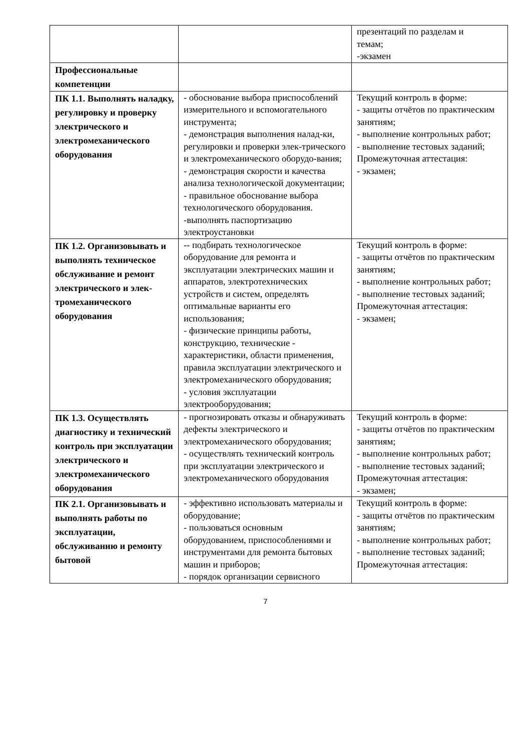| | | презентаций по разделам и темам; -экзамен |
| Профессиональные компетенции | | |
| ПК 1.1. Выполнять наладку, регулировку и проверку электрического и электромеханического оборудования | - обоснование выбора приспособлений измерительного и вспомогательного инструмента; - демонстрация выполнения налад-ки, регулировки и проверки элек-трического и электромеханического оборудо-вания; - демонстрация скорости и качества анализа технологической документации; - правильное обоснование выбора технологического оборудования. -выполнять паспортизацию электроустановки | Текущий контроль в форме: - защиты отчётов по практическим занятиям; - выполнение контрольных работ; - выполнение тестовых заданий; Промежуточная аттестация: - экзамен; |
| ПК 1.2. Организовывать и выполнять техническое обслуживание и ремонт электрического и элек-тромеханического оборудования | -- подбирать технологическое оборудование для ремонта и эксплуатации электрических машин и аппаратов, электротехнических устройств и систем, определять оптимальные варианты его использования; - физические принципы работы, конструкцию, технические - характеристики, области применения, правила эксплуатации электрического и электромеханического оборудования; - условия эксплуатации электрооборудования; | Текущий контроль в форме: - защиты отчётов по практическим занятиям; - выполнение контрольных работ; - выполнение тестовых заданий; Промежуточная аттестация: - экзамен; |
| ПК 1.3. Осуществлять диагностику и технический контроль при эксплуатации электрического и электромеханического оборудования | - прогнозировать отказы и обнаруживать дефекты электрического и электромеханического оборудования; - осуществлять технический контроль при эксплуатации электрического и электромеханического оборудования | Текущий контроль в форме: - защиты отчётов по практическим занятиям; - выполнение контрольных работ; - выполнение тестовых заданий; Промежуточная аттестация: - экзамен; |
| ПК 2.1. Организовывать и выполнять работы по эксплуатации, обслуживанию и ремонту бытовой | - эффективно использовать материалы и оборудование; - пользоваться основным оборудованием, приспособлениями и инструментами для ремонта бытовых машин и приборов; - порядок организации сервисного | Текущий контроль в форме: - защиты отчётов по практическим занятиям; - выполнение контрольных работ; - выполнение тестовых заданий; Промежуточная аттестация: |
7